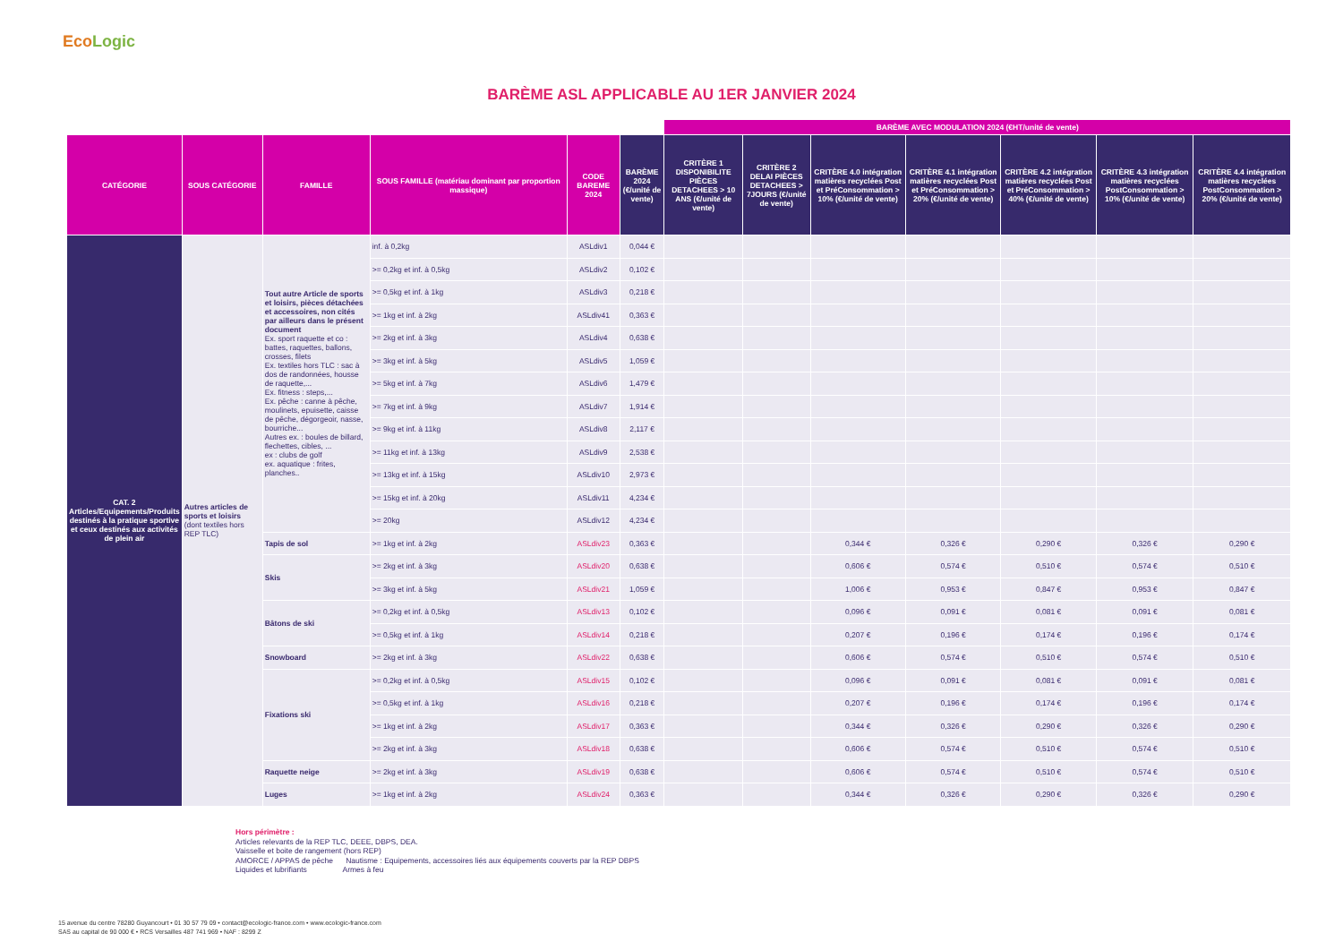EcoLogic
BARÈME ASL APPLICABLE AU 1ER JANVIER 2024
| | | | | | | BARÈME AVEC MODULATION 2024 (€HT/unité de vente) | | | | | | |
| CATÉGORIE | SOUS CATÉGORIE | FAMILLE | SOUS FAMILLE (matériau dominant par proportion massique) | CODE BAREME 2024 | BARÈME 2024 (€/unité de vente) | CRITÈRE 1 DISPONIBILITE PIÈCES DETACHEES > 10 ANS (€/unité de vente) | CRITÈRE 2 DELAI PIÈCES DETACHEES > 7JOURS (€/unité de vente) | CRITÈRE 4.0 intégration matières recyclées Post et PréConsommation > 10% (€/unité de vente) | CRITÈRE 4.1 intégration matières recyclées Post et PréConsommation > 20% (€/unité de vente) | CRITÈRE 4.2 intégration matières recyclées Post et PréConsommation > 40% (€/unité de vente) | CRITÈRE 4.3 intégration matières recyclées PostConsommation > 10% (€/unité de vente) | CRITÈRE 4.4 intégration matières recyclées PostConsommation > 20% (€/unité de vente) |
| CAT. 2 Articles/Equipements/Produits destinés à la pratique sportive et ceux destinés aux activités de plein air | Autres articles de sports et loisirs (dont textiles hors REP TLC) | Tout autre Article de sports et loisirs, pièces détachées et accessoires, non cités par ailleurs dans le présent document Ex. sport raquette et co : battes, raquettes, ballons, crosses, filets Ex. textiles hors TLC : sac à dos de randonnées, housse de raquette,... Ex. fitness : steps,... Ex. pêche : canne à pêche, moulinets, epuisette, caisse de pêche, dégorgeoir, nasse, bourriche... Autres ex. : boules de billard, flechettes, cibles, ... ex : clubs de golf ex. aquatique : frites, planches.. | inf. à 0,2kg | ASLdiv1 | 0,044 € | | | | | | | |
| | | | >= 0,2kg et inf. à 0,5kg | ASLdiv2 | 0,102 € | | | | | | | |
| | | | >= 0,5kg et inf. à 1kg | ASLdiv3 | 0,218 € | | | | | | | |
| | | | >= 1kg et inf. à 2kg | ASLdiv41 | 0,363 € | | | | | | | |
| | | | >= 2kg et inf. à 3kg | ASLdiv4 | 0,638 € | | | | | | | |
| | | | >= 3kg et inf. à 5kg | ASLdiv5 | 1,059 € | | | | | | | |
| | | | >= 5kg et inf. à 7kg | ASLdiv6 | 1,479 € | | | | | | | |
| | | | >= 7kg et inf. à 9kg | ASLdiv7 | 1,914 € | | | | | | | |
| | | | >= 9kg et inf. à 11kg | ASLdiv8 | 2,117 € | | | | | | | |
| | | | >= 11kg et inf. à 13kg | ASLdiv9 | 2,538 € | | | | | | | |
| | | | >= 13kg et inf. à 15kg | ASLdiv10 | 2,973 € | | | | | | | |
| | | | >= 15kg et inf. à 20kg | ASLdiv11 | 4,234 € | | | | | | | |
| | | | >= 20kg | ASLdiv12 | 4,234 € | | | | | | | |
| | | Tapis de sol | >= 1kg et inf. à 2kg | ASLdiv23 | 0,363 € | | | 0,344 € | 0,326 € | 0,290 € | 0,326 € | 0,290 € |
| | | Skis | >= 2kg et inf. à 3kg | ASLdiv20 | 0,638 € | | | 0,606 € | 0,574 € | 0,510 € | 0,574 € | 0,510 € |
| | | | >= 3kg et inf. à 5kg | ASLdiv21 | 1,059 € | | | 1,006 € | 0,953 € | 0,847 € | 0,953 € | 0,847 € |
| | | Bâtons de ski | >= 0,2kg et inf. à 0,5kg | ASLdiv13 | 0,102 € | | | 0,096 € | 0,091 € | 0,081 € | 0,091 € | 0,081 € |
| | | | >= 0,5kg et inf. à 1kg | ASLdiv14 | 0,218 € | | | 0,207 € | 0,196 € | 0,174 € | 0,196 € | 0,174 € |
| | | Snowboard | >= 2kg et inf. à 3kg | ASLdiv22 | 0,638 € | | | 0,606 € | 0,574 € | 0,510 € | 0,574 € | 0,510 € |
| | | Fixations ski | >= 0,2kg et inf. à 0,5kg | ASLdiv15 | 0,102 € | | | 0,096 € | 0,091 € | 0,081 € | 0,091 € | 0,081 € |
| | | | >= 0,5kg et inf. à 1kg | ASLdiv16 | 0,218 € | | | 0,207 € | 0,196 € | 0,174 € | 0,196 € | 0,174 € |
| | | | >= 1kg et inf. à 2kg | ASLdiv17 | 0,363 € | | | 0,344 € | 0,326 € | 0,290 € | 0,326 € | 0,290 € |
| | | | >= 2kg et inf. à 3kg | ASLdiv18 | 0,638 € | | | 0,606 € | 0,574 € | 0,510 € | 0,574 € | 0,510 € |
| | | Raquette neige | >= 2kg et inf. à 3kg | ASLdiv19 | 0,638 € | | | 0,606 € | 0,574 € | 0,510 € | 0,574 € | 0,510 € |
| | | Luges | >= 1kg et inf. à 2kg | ASLdiv24 | 0,363 € | | | 0,344 € | 0,326 € | 0,290 € | 0,326 € | 0,290 € |
Hors périmètre :
Articles relevants de la REP TLC, DEEE, DBPS, DEA.
Vaisselle et boite de rangement (hors REP)
AMORCE / APPAS de pêche Nautisme : Equipements, accessoires liés aux équipements couverts par la REP DBPS
Liquides et lubrifiants Armes à feu
15 avenue du centre 78280 Guyancourt • 01 30 57 79 09 • contact@ecologic-france.com • www.ecologic-france.com
SAS au capital de 90 000 € • RCS Versailles 487 741 969 • NAF : 8299 Z